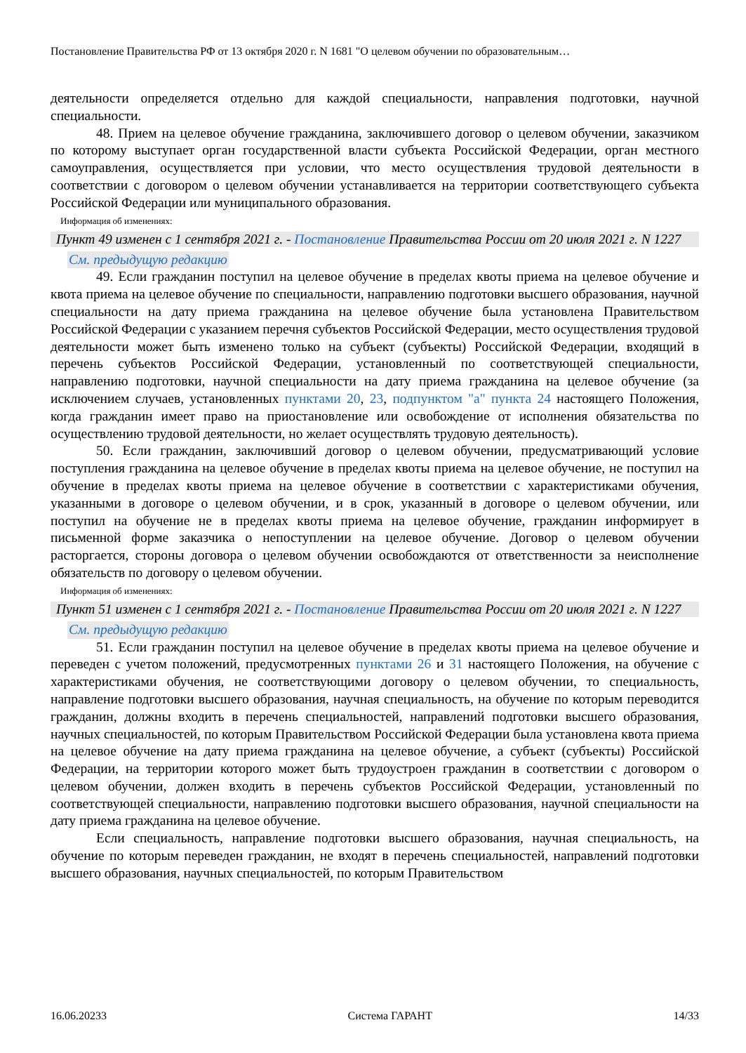Постановление Правительства РФ от 13 октября 2020 г. N 1681 "О целевом обучении по образовательным…
деятельности определяется отдельно для каждой специальности, направления подготовки, научной специальности.
48. Прием на целевое обучение гражданина, заключившего договор о целевом обучении, заказчиком по которому выступает орган государственной власти субъекта Российской Федерации, орган местного самоуправления, осуществляется при условии, что место осуществления трудовой деятельности в соответствии с договором о целевом обучении устанавливается на территории соответствующего субъекта Российской Федерации или муниципального образования.
Информация об изменениях:
Пункт 49 изменен с 1 сентября 2021 г. - Постановление Правительства России от 20 июля 2021 г. N 1227
См. предыдущую редакцию
49. Если гражданин поступил на целевое обучение в пределах квоты приема на целевое обучение и квота приема на целевое обучение по специальности, направлению подготовки высшего образования, научной специальности на дату приема гражданина на целевое обучение была установлена Правительством Российской Федерации с указанием перечня субъектов Российской Федерации, место осуществления трудовой деятельности может быть изменено только на субъект (субъекты) Российской Федерации, входящий в перечень субъектов Российской Федерации, установленный по соответствующей специальности, направлению подготовки, научной специальности на дату приема гражданина на целевое обучение (за исключением случаев, установленных пунктами 20, 23, подпунктом "а" пункта 24 настоящего Положения, когда гражданин имеет право на приостановление или освобождение от исполнения обязательства по осуществлению трудовой деятельности, но желает осуществлять трудовую деятельность).
50. Если гражданин, заключивший договор о целевом обучении, предусматривающий условие поступления гражданина на целевое обучение в пределах квоты приема на целевое обучение, не поступил на обучение в пределах квоты приема на целевое обучение в соответствии с характеристиками обучения, указанными в договоре о целевом обучении, и в срок, указанный в договоре о целевом обучении, или поступил на обучение не в пределах квоты приема на целевое обучение, гражданин информирует в письменной форме заказчика о непоступлении на целевое обучение. Договор о целевом обучении расторгается, стороны договора о целевом обучении освобождаются от ответственности за неисполнение обязательств по договору о целевом обучении.
Информация об изменениях:
Пункт 51 изменен с 1 сентября 2021 г. - Постановление Правительства России от 20 июля 2021 г. N 1227
См. предыдущую редакцию
51. Если гражданин поступил на целевое обучение в пределах квоты приема на целевое обучение и переведен с учетом положений, предусмотренных пунктами 26 и 31 настоящего Положения, на обучение с характеристиками обучения, не соответствующими договору о целевом обучении, то специальность, направление подготовки высшего образования, научная специальность, на обучение по которым переводится гражданин, должны входить в перечень специальностей, направлений подготовки высшего образования, научных специальностей, по которым Правительством Российской Федерации была установлена квота приема на целевое обучение на дату приема гражданина на целевое обучение, а субъект (субъекты) Российской Федерации, на территории которого может быть трудоустроен гражданин в соответствии с договором о целевом обучении, должен входить в перечень субъектов Российской Федерации, установленный по соответствующей специальности, направлению подготовки высшего образования, научной специальности на дату приема гражданина на целевое обучение.
Если специальность, направление подготовки высшего образования, научная специальность, на обучение по которым переведен гражданин, не входят в перечень специальностей, направлений подготовки высшего образования, научных специальностей, по которым Правительством
16.06.20233 Система ГАРАНТ 14/33